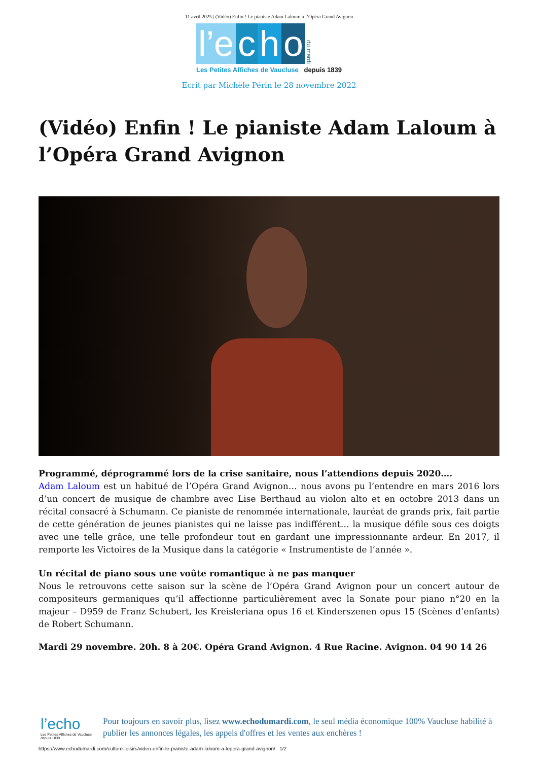11 avril 2025 | (Vidéo) Enfin ! Le pianiste Adam Laloum à l’Opéra Grand Avignon
l’e c h o du mardi
Les Petites Affiches de Vaucluse depuis 1839
Ecrit par Michèle Périn le 28 novembre 2022
(Vidéo) Enfin ! Le pianiste Adam Laloum à l’Opéra Grand Avignon
Programmé, déprogrammé lors de la crise sanitaire, nous l’attendions depuis 2020….
Adam Laloum est un habitué de l’Opéra Grand Avignon… nous avons pu l’entendre en mars 2016 lors d’un concert de musique de chambre avec Lise Berthaud au violon alto et en octobre 2013 dans un récital consacré à Schumann. Ce pianiste de renommée internationale, lauréat de grands prix, fait partie de cette génération de jeunes pianistes qui ne laisse pas indifférent… la musique défile sous ces doigts avec une telle grâce, une telle profondeur tout en gardant une impressionnante ardeur. En 2017, il remporte les Victoires de la Musique dans la catégorie « Instrumentiste de l’année ».
Un récital de piano sous une voûte romantique à ne pas manquer
Nous le retrouvons cette saison sur la scène de l’Opéra Grand Avignon pour un concert autour de compositeurs germaniques qu’il affectionne particulièrement avec la Sonate pour piano n°20 en la majeur – D959 de Franz Schubert, les Kreisleriana opus 16 et Kinderszenen opus 15 (Scènes d’enfants) de Robert Schumann.
Mardi 29 novembre. 20h. 8 à 20€. Opéra Grand Avignon. 4 Rue Racine. Avignon. 04 90 14 26
l’echo
Les Petites Affiches de Vaucluse depuis 1839
Pour toujours en savoir plus, lisez www.echodumardi.com, le seul média économique 100% Vaucluse habilité à publier les annonces légales, les appels d'offres et les ventes aux enchères !
https://www.echodumardi.com/culture-loisirs/video-enfin-le-pianiste-adam-laloum-a-lopera-grand-avignon/ 1/2